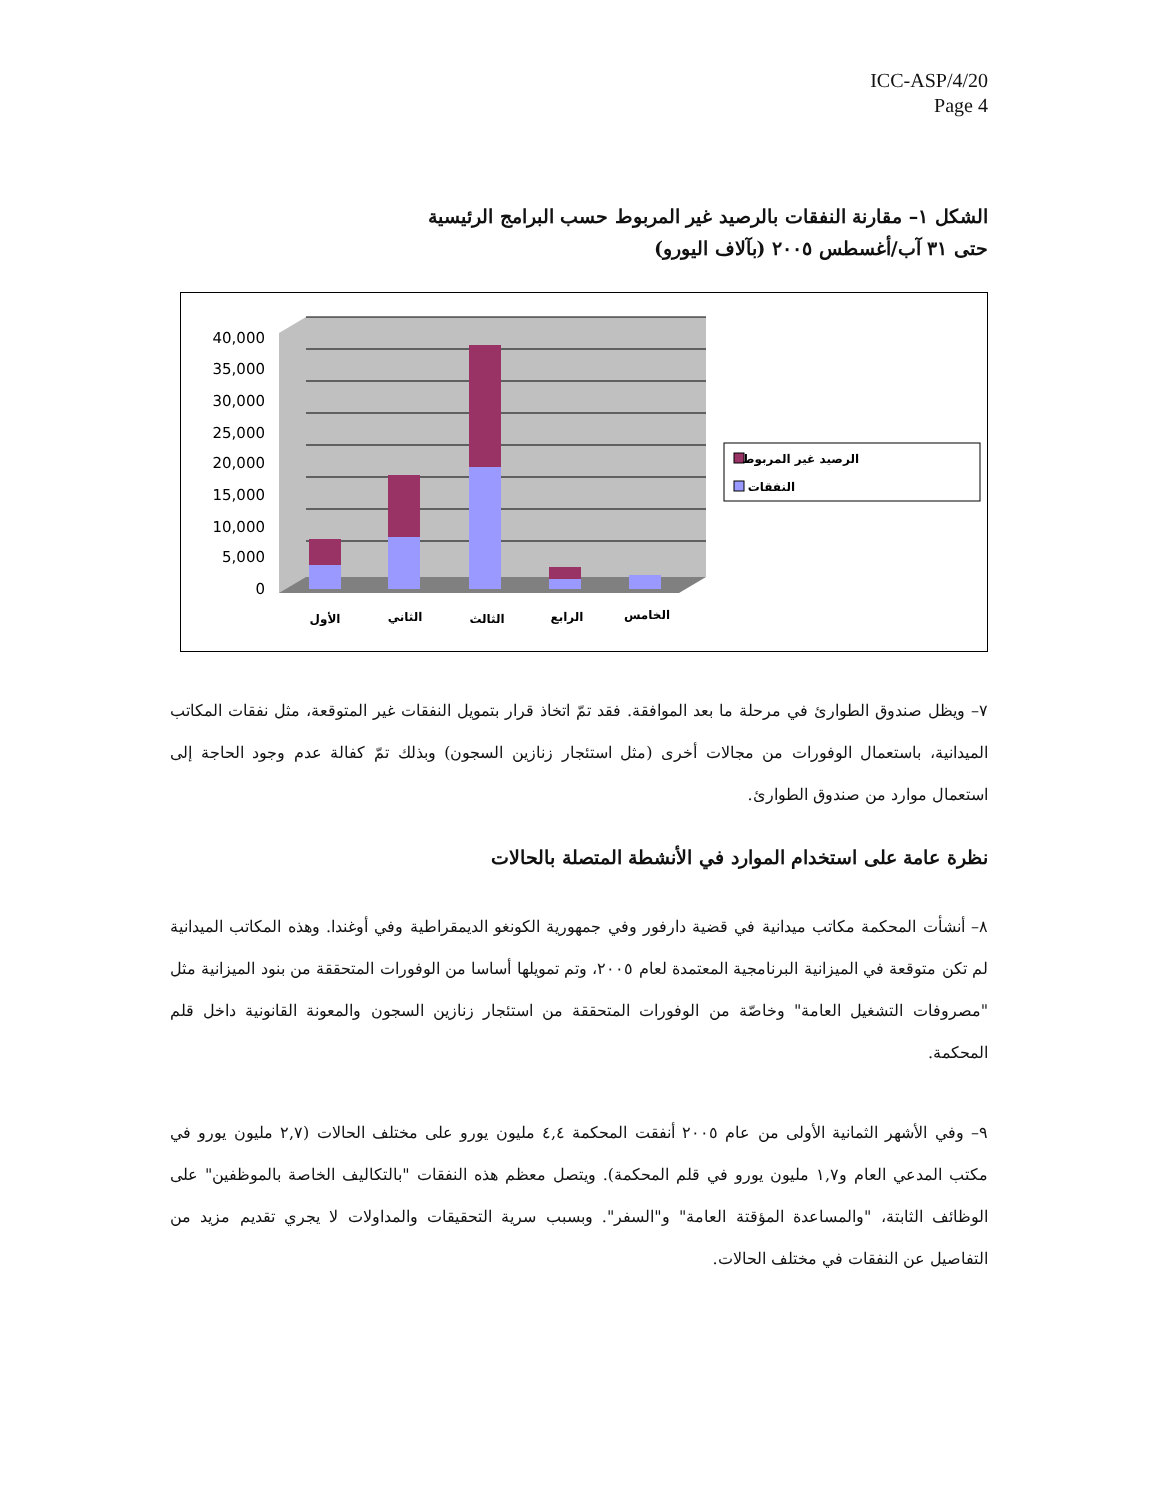ICC-ASP/4/20
Page 4
الشكل ١– مقارنة النفقات بالرصيد غير المربوط حسب البرامج الرئيسية
حتى ٣١ آب/أغسطس ٢٠٠٥ (بآلاف اليورو)
40,000
35,000
30,000
25,000
20,000
15,000
10,000
5,000
0
الأول
الثاني
الثالث
الرابع
الخامس
الرصيد غير المربوط
النفقات
٧– ويظل صندوق الطوارئ في مرحلة ما بعد الموافقة. فقد تمّ اتخاذ قرار بتمويل النفقات غير المتوقعة، مثل نفقات المكاتب الميدانية، باستعمال الوفورات من مجالات أخرى (مثل استئجار زنازين السجون) وبذلك تمّ كفالة عدم وجود الحاجة إلى استعمال موارد من صندوق الطوارئ.
نظرة عامة على استخدام الموارد في الأنشطة المتصلة بالحالات
٨– أنشأت المحكمة مكاتب ميدانية في قضية دارفور وفي جمهورية الكونغو الديمقراطية وفي أوغندا. وهذه المكاتب الميدانية لم تكن متوقعة في الميزانية البرنامجية المعتمدة لعام ٢٠٠٥، وتم تمويلها أساسا من الوفورات المتحققة من بنود الميزانية مثل "مصروفات التشغيل العامة" وخاصّة من الوفورات المتحققة من استئجار زنازين السجون والمعونة القانونية داخل قلم المحكمة.
٩– وفي الأشهر الثمانية الأولى من عام ٢٠٠٥ أنفقت المحكمة ٤,٤ مليون يورو على مختلف الحالات (٢,٧ مليون يورو في مكتب المدعي العام و١,٧ مليون يورو في قلم المحكمة). ويتصل معظم هذه النفقات "بالتكاليف الخاصة بالموظفين" على الوظائف الثابتة، "والمساعدة المؤقتة العامة" و"السفر". وبسبب سرية التحقيقات والمداولات لا يجري تقديم مزيد من التفاصيل عن النفقات في مختلف الحالات.